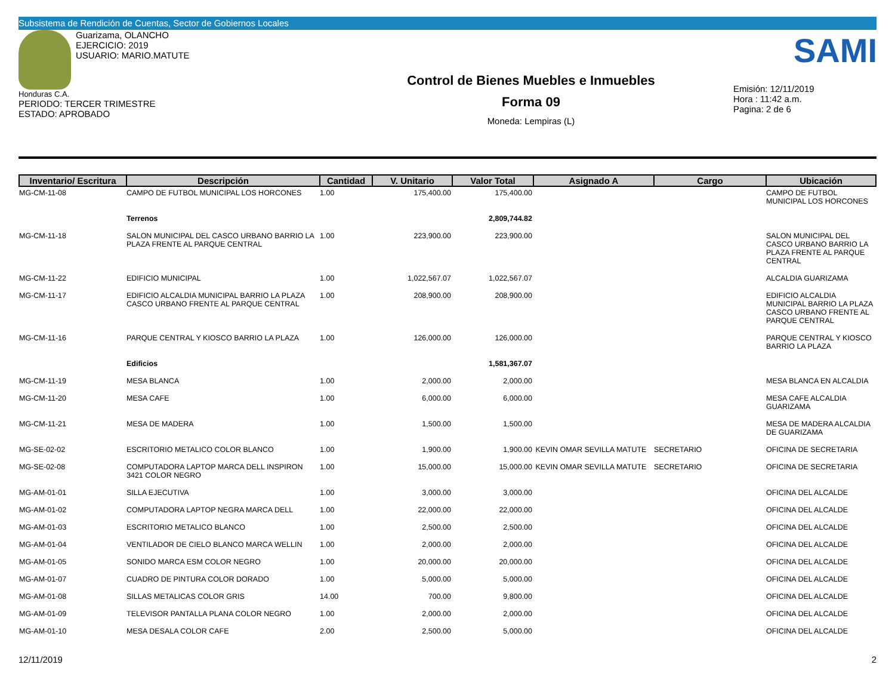Subsistema de Rendición de Cuentas, Sector de Gobiernos Locales
SAMI
Guarizama, OLANCHO
EJERCICIO: 2019
USUARIO: MARIO.MATUTE
Honduras C.A.
PERIODO: TERCER TRIMESTRE
ESTADO: APROBADO
Control de Bienes Muebles e Inmuebles
Forma 09
Moneda: Lempiras (L)
Emisión: 12/11/2019
Hora : 11:42 a.m.
Pagina: 2 de 6
| Inventario/ Escritura | Descripción | Cantidad | V. Unitario | Valor Total | Asignado A | Cargo | Ubicación |
| --- | --- | --- | --- | --- | --- | --- | --- |
| MG-CM-11-08 | CAMPO DE FUTBOL MUNICIPAL LOS HORCONES | 1.00 | 175,400.00 | 175,400.00 | | | CAMPO DE FUTBOL MUNICIPAL LOS HORCONES |
| | Terrenos | | | 2,809,744.82 | | | |
| MG-CM-11-18 | SALON MUNICIPAL DEL CASCO URBANO BARRIO LA PLAZA FRENTE AL PARQUE CENTRAL | 1.00 | 223,900.00 | 223,900.00 | | | SALON MUNICIPAL DEL CASCO URBANO BARRIO LA PLAZA FRENTE AL PARQUE CENTRAL |
| MG-CM-11-22 | EDIFICIO MUNICIPAL | 1.00 | 1,022,567.07 | 1,022,567.07 | | | ALCALDIA GUARIZAMA |
| MG-CM-11-17 | EDIFICIO ALCALDIA MUNICIPAL BARRIO LA PLAZA CASCO URBANO FRENTE AL PARQUE CENTRAL | 1.00 | 208,900.00 | 208,900.00 | | | EDIFICIO ALCALDIA MUNICIPAL BARRIO LA PLAZA CASCO URBANO FRENTE AL PARQUE CENTRAL |
| MG-CM-11-16 | PARQUE CENTRAL Y KIOSCO BARRIO LA PLAZA | 1.00 | 126,000.00 | 126,000.00 | | | PARQUE CENTRAL Y KIOSCO BARRIO LA PLAZA |
| | Edificios | | | 1,581,367.07 | | | |
| MG-CM-11-19 | MESA BLANCA | 1.00 | 2,000.00 | 2,000.00 | | | MESA BLANCA EN ALCALDIA |
| MG-CM-11-20 | MESA CAFE | 1.00 | 6,000.00 | 6,000.00 | | | MESA CAFE ALCALDIA GUARIZAMA |
| MG-CM-11-21 | MESA DE MADERA | 1.00 | 1,500.00 | 1,500.00 | | | MESA DE MADERA ALCALDIA DE GUARIZAMA |
| MG-SE-02-02 | ESCRITORIO METALICO COLOR BLANCO | 1.00 | 1,900.00 | 1,900.00 | KEVIN OMAR SEVILLA MATUTE | SECRETARIO | OFICINA DE SECRETARIA |
| MG-SE-02-08 | COMPUTADORA LAPTOP MARCA DELL INSPIRON 3421 COLOR NEGRO | 1.00 | 15,000.00 | 15,000.00 | KEVIN OMAR SEVILLA MATUTE | SECRETARIO | OFICINA DE SECRETARIA |
| MG-AM-01-01 | SILLA EJECUTIVA | 1.00 | 3,000.00 | 3,000.00 | | | OFICINA DEL ALCALDE |
| MG-AM-01-02 | COMPUTADORA LAPTOP NEGRA MARCA DELL | 1.00 | 22,000.00 | 22,000.00 | | | OFICINA DEL ALCALDE |
| MG-AM-01-03 | ESCRITORIO METALICO BLANCO | 1.00 | 2,500.00 | 2,500.00 | | | OFICINA DEL ALCALDE |
| MG-AM-01-04 | VENTILADOR DE CIELO BLANCO MARCA WELLIN | 1.00 | 2,000.00 | 2,000.00 | | | OFICINA DEL ALCALDE |
| MG-AM-01-05 | SONIDO MARCA ESM COLOR NEGRO | 1.00 | 20,000.00 | 20,000.00 | | | OFICINA DEL ALCALDE |
| MG-AM-01-07 | CUADRO DE PINTURA COLOR DORADO | 1.00 | 5,000.00 | 5,000.00 | | | OFICINA DEL ALCALDE |
| MG-AM-01-08 | SILLAS METALICAS COLOR GRIS | 14.00 | 700.00 | 9,800.00 | | | OFICINA DEL ALCALDE |
| MG-AM-01-09 | TELEVISOR PANTALLA PLANA COLOR NEGRO | 1.00 | 2,000.00 | 2,000.00 | | | OFICINA DEL ALCALDE |
| MG-AM-01-10 | MESA DESALA COLOR CAFE | 2.00 | 2,500.00 | 5,000.00 | | | OFICINA DEL ALCALDE |
12/11/2019 2